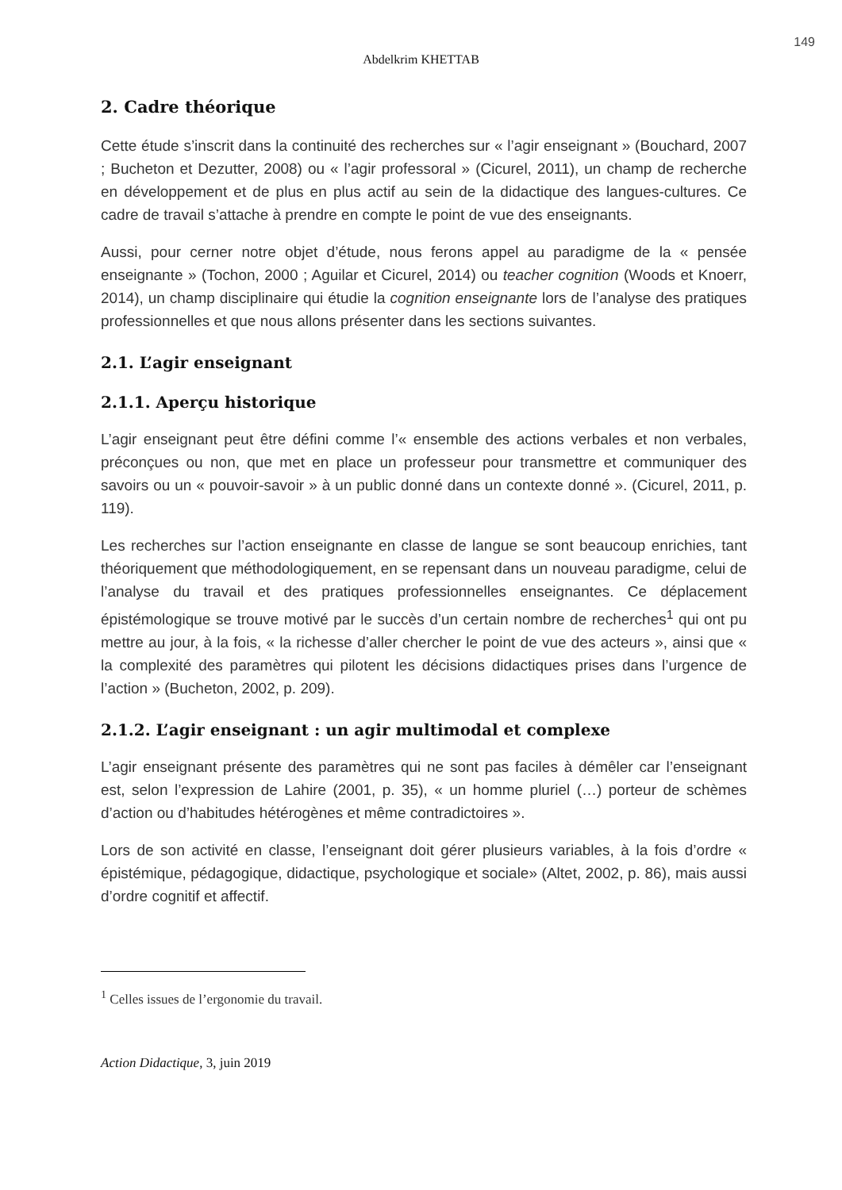149
Abdelkrim KHETTAB
2. Cadre théorique
Cette étude s’inscrit dans la continuité des recherches sur « l’agir enseignant » (Bouchard, 2007 ; Bucheton et Dezutter, 2008) ou « l’agir professoral » (Cicurel, 2011), un champ de recherche en développement et de plus en plus actif au sein de la didactique des langues-cultures. Ce cadre de travail s’attache à prendre en compte le point de vue des enseignants.
Aussi, pour cerner notre objet d’étude, nous ferons appel au paradigme de la « pensée enseignante » (Tochon, 2000 ; Aguilar et Cicurel, 2014) ou teacher cognition (Woods et Knoerr, 2014), un champ disciplinaire qui étudie la cognition enseignante lors de l’analyse des pratiques professionnelles et que nous allons présenter dans les sections suivantes.
2.1. L’agir enseignant
2.1.1. Aperçu historique
L’agir enseignant peut être défini comme l’« ensemble des actions verbales et non verbales, préconçues ou non, que met en place un professeur pour transmettre et communiquer des savoirs ou un « pouvoir-savoir » à un public donné dans un contexte donné ». (Cicurel, 2011, p. 119).
Les recherches sur l’action enseignante en classe de langue se sont beaucoup enrichies, tant théoriquement que méthodologiquement, en se repensant dans un nouveau paradigme, celui de l’analyse du travail et des pratiques professionnelles enseignantes. Ce déplacement épistémologique se trouve motivé par le succès d’un certain nombre de recherches<sup>1</sup> qui ont pu mettre au jour, à la fois, « la richesse d’aller chercher le point de vue des acteurs », ainsi que « la complexité des paramètres qui pilotent les décisions didactiques prises dans l’urgence de l’action » (Bucheton, 2002, p. 209).
2.1.2. L’agir enseignant : un agir multimodal et complexe
L’agir enseignant présente des paramètres qui ne sont pas faciles à démêler car l’enseignant est, selon l’expression de Lahire (2001, p. 35), « un homme pluriel (…) porteur de schèmes d’action ou d’habitudes hétérogènes et même contradictoires ».
Lors de son activité en classe, l’enseignant doit gérer plusieurs variables, à la fois d’ordre « épistémique, pédagogique, didactique, psychologique et sociale» (Altet, 2002, p. 86), mais aussi d’ordre cognitif et affectif.
<sup>1</sup> Celles issues de l’ergonomie du travail.
Action Didactique, 3, juin 2019